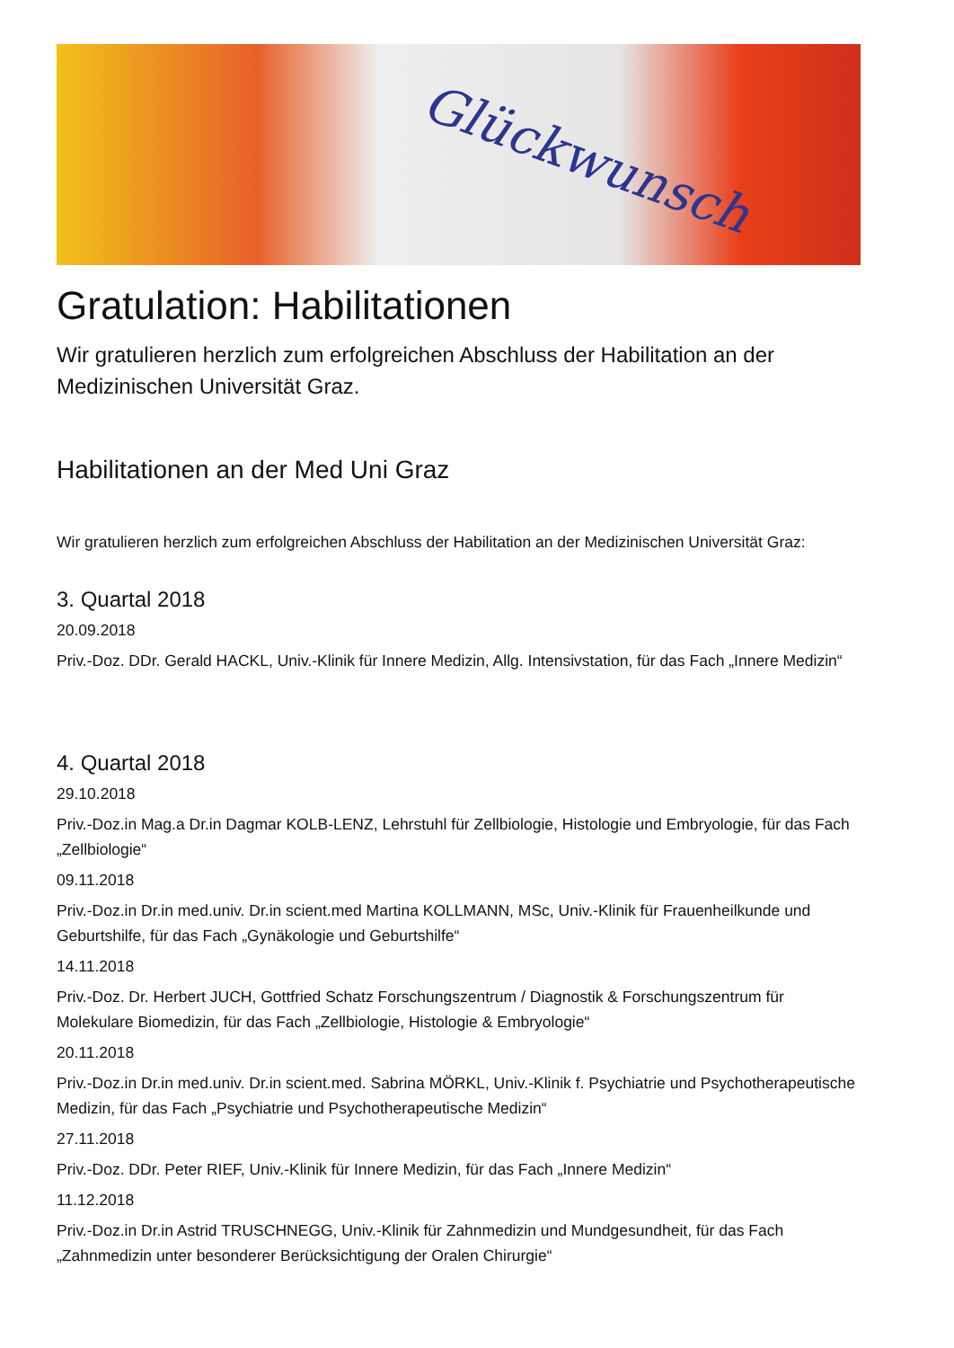Glückwunsch
Gratulation: Habilitationen
Wir gratulieren herzlich zum erfolgreichen Abschluss der Habilitation an der Medizinischen Universität Graz.
Habilitationen an der Med Uni Graz
Wir gratulieren herzlich zum erfolgreichen Abschluss der Habilitation an der Medizinischen Universität Graz:
3. Quartal 2018
20.09.2018
Priv.-Doz. DDr. Gerald HACKL, Univ.-Klinik für Innere Medizin, Allg. Intensivstation, für das Fach „Innere Medizin“
4. Quartal 2018
29.10.2018
Priv.-Doz.in Mag.a Dr.in Dagmar KOLB-LENZ, Lehrstuhl für Zellbiologie, Histologie und Embryologie, für das Fach „Zellbiologie“
09.11.2018
Priv.-Doz.in Dr.in med.univ. Dr.in scient.med Martina KOLLMANN, MSc, Univ.-Klinik für Frauenheilkunde und Geburtshilfe, für das Fach „Gynäkologie und Geburtshilfe“
14.11.2018
Priv.-Doz. Dr. Herbert JUCH, Gottfried Schatz Forschungszentrum / Diagnostik & Forschungszentrum für Molekulare Biomedizin, für das Fach „Zellbiologie, Histologie & Embryologie“
20.11.2018
Priv.-Doz.in Dr.in med.univ. Dr.in scient.med. Sabrina MÖRKL, Univ.-Klinik f. Psychiatrie und Psychotherapeutische Medizin, für das Fach „Psychiatrie und Psychotherapeutische Medizin“
27.11.2018
Priv.-Doz. DDr. Peter RIEF, Univ.-Klinik für Innere Medizin, für das Fach „Innere Medizin“
11.12.2018
Priv.-Doz.in Dr.in Astrid TRUSCHNEGG, Univ.-Klinik für Zahnmedizin und Mundgesundheit, für das Fach „Zahnmedizin unter besonderer Berücksichtigung der Oralen Chirurgie“